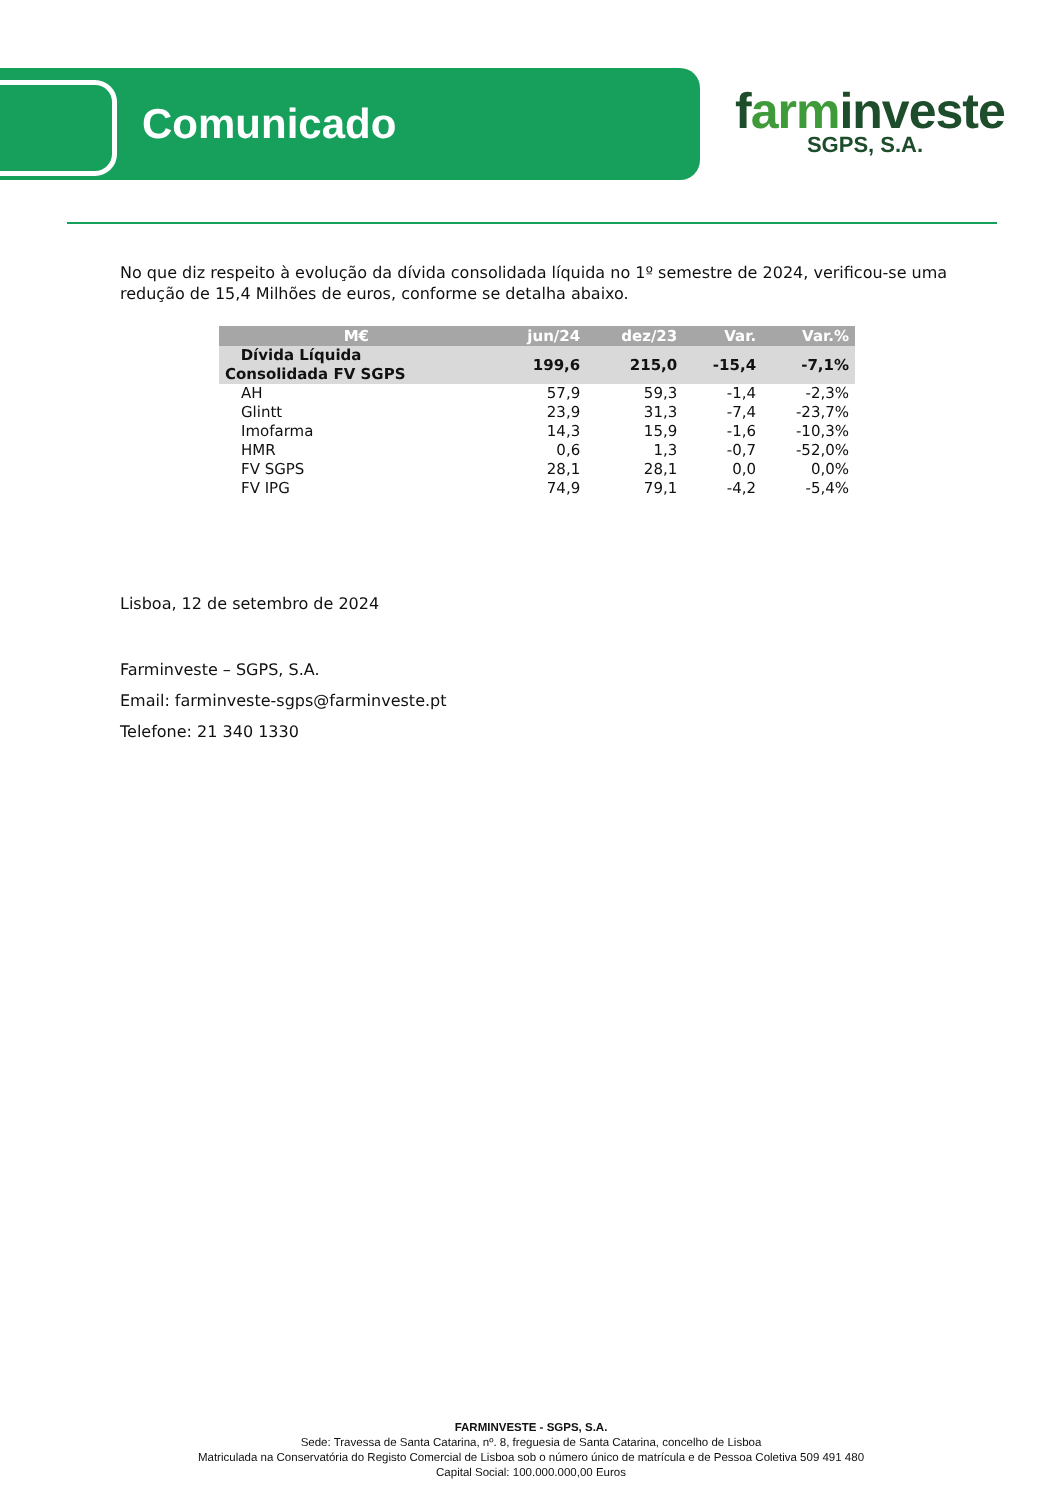Comunicado
farminveste
SGPS, S.A.
No que diz respeito à evolução da dívida consolidada líquida no 1º semestre de 2024, verificou-se uma redução de 15,4 Milhões de euros, conforme se detalha abaixo.
| M€ | jun/24 | dez/23 | Var. | Var.% |
| --- | --- | --- | --- | --- |
| Dívida Líquida Consolidada FV SGPS | 199,6 | 215,0 | -15,4 | -7,1% |
| AH | 57,9 | 59,3 | -1,4 | -2,3% |
| Glintt | 23,9 | 31,3 | -7,4 | -23,7% |
| Imofarma | 14,3 | 15,9 | -1,6 | -10,3% |
| HMR | 0,6 | 1,3 | -0,7 | -52,0% |
| FV SGPS | 28,1 | 28,1 | 0,0 | 0,0% |
| FV IPG | 74,9 | 79,1 | -4,2 | -5,4% |
Lisboa, 12 de setembro de 2024
Farminveste – SGPS, S.A.
Email: farminveste-sgps@farminveste.pt
Telefone: 21 340 1330
FARMINVESTE - SGPS, S.A.
Sede: Travessa de Santa Catarina, nº. 8, freguesia de Santa Catarina, concelho de Lisboa
Matriculada na Conservatória do Registo Comercial de Lisboa sob o número único de matrícula e de Pessoa Coletiva 509 491 480
Capital Social: 100.000.000,00 Euros